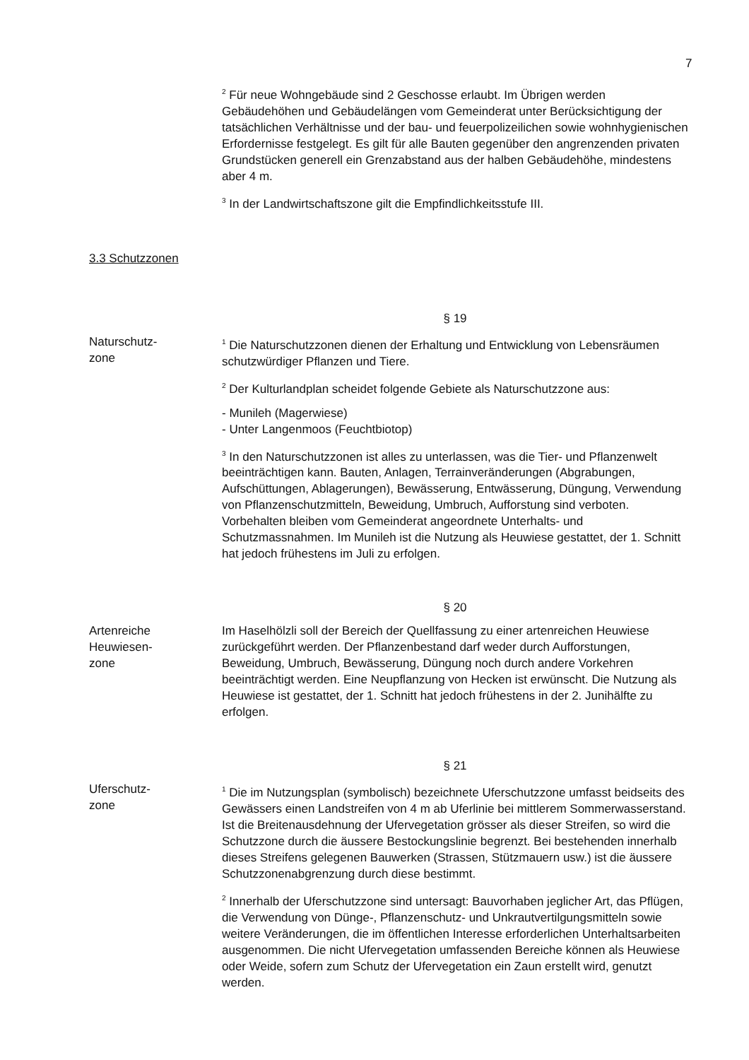7
<sup>2</sup> Für neue Wohngebäude sind 2 Geschosse erlaubt. Im Übrigen werden Gebäudehöhen und Gebäudelängen vom Gemeinderat unter Berücksichtigung der tatsächlichen Verhältnisse und der bau- und feuerpolizeilichen sowie wohnhygienischen Erfordernisse festgelegt. Es gilt für alle Bauten gegenüber den angrenzenden privaten Grundstücken generell ein Grenzabstand aus der halben Gebäudehöhe, mindestens aber 4 m.
<sup>3</sup> In der Landwirtschaftszone gilt die Empfindlichkeitsstufe III.
3.3 Schutzzonen
§ 19
Naturschutz-
zone
<sup>1</sup> Die Naturschutzzonen dienen der Erhaltung und Entwicklung von Lebensräumen schutzwürdiger Pflanzen und Tiere.
<sup>2</sup> Der Kulturlandplan scheidet folgende Gebiete als Naturschutzzone aus:
- Munileh (Magerwiese)
- Unter Langenmoos (Feuchtbiotop)
<sup>3</sup> In den Naturschutzzonen ist alles zu unterlassen, was die Tier- und Pflanzenwelt beeinträchtigen kann. Bauten, Anlagen, Terrainveränderungen (Abgrabungen, Aufschüttungen, Ablagerungen), Bewässerung, Entwässerung, Düngung, Verwendung von Pflanzenschutzmitteln, Beweidung, Umbruch, Aufforstung sind verboten. Vorbehalten bleiben vom Gemeinderat angeordnete Unterhalts- und Schutzmassnahmen. Im Munileh ist die Nutzung als Heuwiese gestattet, der 1. Schnitt hat jedoch frühestens im Juli zu erfolgen.
§ 20
Artenreiche
Heuwiesen-
zone
Im Haselhölzli soll der Bereich der Quellfassung zu einer artenreichen Heuwiese zurückgeführt werden. Der Pflanzenbestand darf weder durch Aufforstungen, Beweidung, Umbruch, Bewässerung, Düngung noch durch andere Vorkehren beeinträchtigt werden. Eine Neupflanzung von Hecken ist erwünscht. Die Nutzung als Heuwiese ist gestattet, der 1. Schnitt hat jedoch frühestens in der 2. Junihälfte zu erfolgen.
§ 21
Uferschutz-
zone
<sup>1</sup> Die im Nutzungsplan (symbolisch) bezeichnete Uferschutzzone umfasst beidseits des Gewässers einen Landstreifen von 4 m ab Uferlinie bei mittlerem Sommerwasserstand. Ist die Breitenausdehnung der Ufervegetation grösser als dieser Streifen, so wird die Schutzzone durch die äussere Bestockungslinie begrenzt. Bei bestehenden innerhalb dieses Streifens gelegenen Bauwerken (Strassen, Stützmauern usw.) ist die äussere Schutzzonenabgrenzung durch diese bestimmt.
<sup>2</sup> Innerhalb der Uferschutzzone sind untersagt: Bauvorhaben jeglicher Art, das Pflügen, die Verwendung von Dünge-, Pflanzenschutz- und Unkrautvertilgungsmitteln sowie weitere Veränderungen, die im öffentlichen Interesse erforderlichen Unterhaltsarbeiten ausgenommen. Die nicht Ufervegetation umfassenden Bereiche können als Heuwiese oder Weide, sofern zum Schutz der Ufervegetation ein Zaun erstellt wird, genutzt werden.